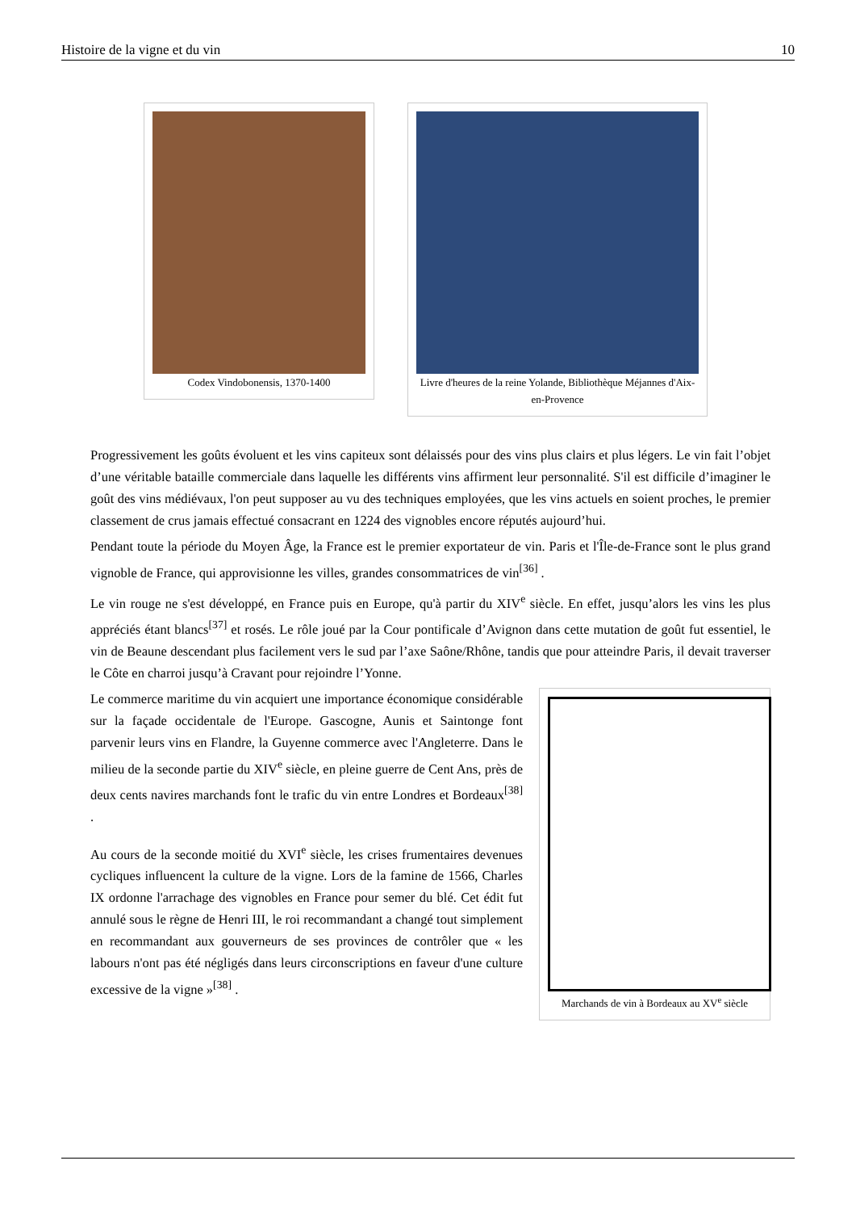Histoire de la vigne et du vin 10
Codex Vindobonensis, 1370-1400 Livre d'heures de la reine Yolande, Bibliothèque Méjannes d'Aix-en-Provence
Progressivement les goûts évoluent et les vins capiteux sont délaissés pour des vins plus clairs et plus légers. Le vin fait l’objet d’une véritable bataille commerciale dans laquelle les différents vins affirment leur personnalité. S'il est difficile d’imaginer le goût des vins médiévaux, l'on peut supposer au vu des techniques employées, que les vins actuels en soient proches, le premier classement de crus jamais effectué consacrant en 1224 des vignobles encore réputés aujourd’hui.
Pendant toute la période du Moyen Âge, la France est le premier exportateur de vin. Paris et l'Île-de-France sont le plus grand vignoble de France, qui approvisionne les villes, grandes consommatrices de vin<sup>[36]</sup> .
Le vin rouge ne s'est développé, en France puis en Europe, qu'à partir du XIV<sup>e</sup> siècle. En effet, jusqu’alors les vins les plus appréciés étant blancs<sup>[37]</sup> et rosés. Le rôle joué par la Cour pontificale d’Avignon dans cette mutation de goût fut essentiel, le vin de Beaune descendant plus facilement vers le sud par l’axe Saône/Rhône, tandis que pour atteindre Paris, il devait traverser le Côte en charroi jusqu’à Cravant pour rejoindre l’Yonne.
Marchands de vin à Bordeaux au XV<sup>e</sup> siècle
Le commerce maritime du vin acquiert une importance économique considérable sur la façade occidentale de l'Europe. Gascogne, Aunis et Saintonge font parvenir leurs vins en Flandre, la Guyenne commerce avec l'Angleterre. Dans le milieu de la seconde partie du XIV<sup>e</sup> siècle, en pleine guerre de Cent Ans, près de deux cents navires marchands font le trafic du vin entre Londres et Bordeaux<sup>[38]</sup> .
Au cours de la seconde moitié du XVI<sup>e</sup> siècle, les crises frumentaires devenues cycliques influencent la culture de la vigne. Lors de la famine de 1566, Charles IX ordonne l'arrachage des vignobles en France pour semer du blé. Cet édit fut annulé sous le règne de Henri III, le roi recommandant a changé tout simplement en recommandant aux gouverneurs de ses provinces de contrôler que « les labours n'ont pas été négligés dans leurs circonscriptions en faveur d'une culture excessive de la vigne »<sup>[38]</sup> .